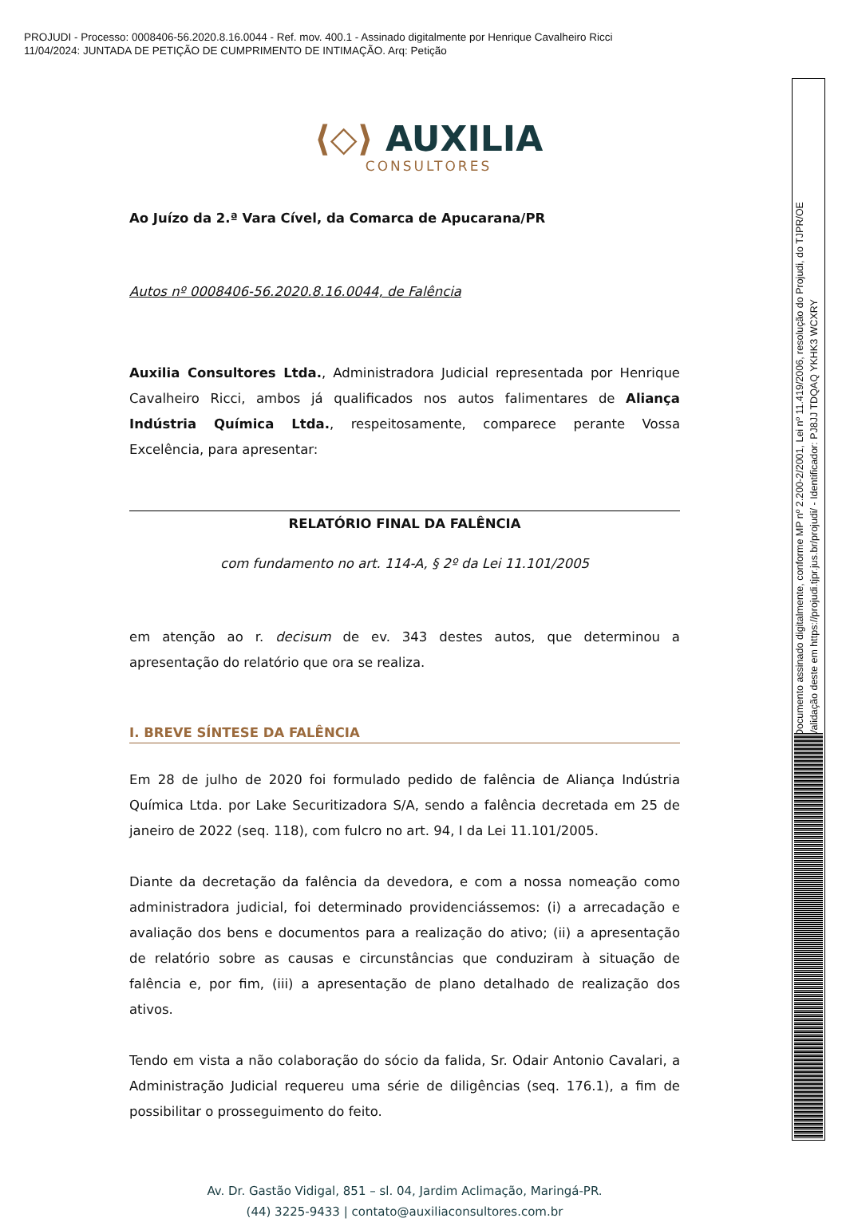PROJUDI - Processo: 0008406-56.2020.8.16.0044 - Ref. mov. 400.1 - Assinado digitalmente por Henrique Cavalheiro Ricci
11/04/2024: JUNTADA DE PETIÇÃO DE CUMPRIMENTO DE INTIMAÇÃO. Arq: Petição
Documento assinado digitalmente, conforme MP nº 2.200-2/2001, Lei nº 11.419/2006, resolução do Projudi, do TJPR/OE
Validação deste em https://projudi.tjpr.jus.br/projudi/ - Identificador: PJ8JJ TDQAQ YKHK3 WCXRY
⟨◇⟩ AUXILIA
CONSULTORES
Ao Juízo da 2.ª Vara Cível, da Comarca de Apucarana/PR
Autos nº 0008406-56.2020.8.16.0044, de Falência
Auxilia Consultores Ltda., Administradora Judicial representada por Henrique Cavalheiro Ricci, ambos já qualificados nos autos falimentares de Aliança Indústria Química Ltda., respeitosamente, comparece perante Vossa Excelência, para apresentar:
RELATÓRIO FINAL DA FALÊNCIA
com fundamento no art. 114-A, § 2º da Lei 11.101/2005
em atenção ao r. decisum de ev. 343 destes autos, que determinou a apresentação do relatório que ora se realiza.
I. BREVE SÍNTESE DA FALÊNCIA
Em 28 de julho de 2020 foi formulado pedido de falência de Aliança Indústria Química Ltda. por Lake Securitizadora S/A, sendo a falência decretada em 25 de janeiro de 2022 (seq. 118), com fulcro no art. 94, I da Lei 11.101/2005.
Diante da decretação da falência da devedora, e com a nossa nomeação como administradora judicial, foi determinado providenciássemos: (i) a arrecadação e avaliação dos bens e documentos para a realização do ativo; (ii) a apresentação de relatório sobre as causas e circunstâncias que conduziram à situação de falência e, por fim, (iii) a apresentação de plano detalhado de realização dos ativos.
Tendo em vista a não colaboração do sócio da falida, Sr. Odair Antonio Cavalari, a Administração Judicial requereu uma série de diligências (seq. 176.1), a fim de possibilitar o prosseguimento do feito.
Av. Dr. Gastão Vidigal, 851 – sl. 04, Jardim Aclimação, Maringá-PR.
(44) 3225-9433 | contato@auxiliaconsultores.com.br